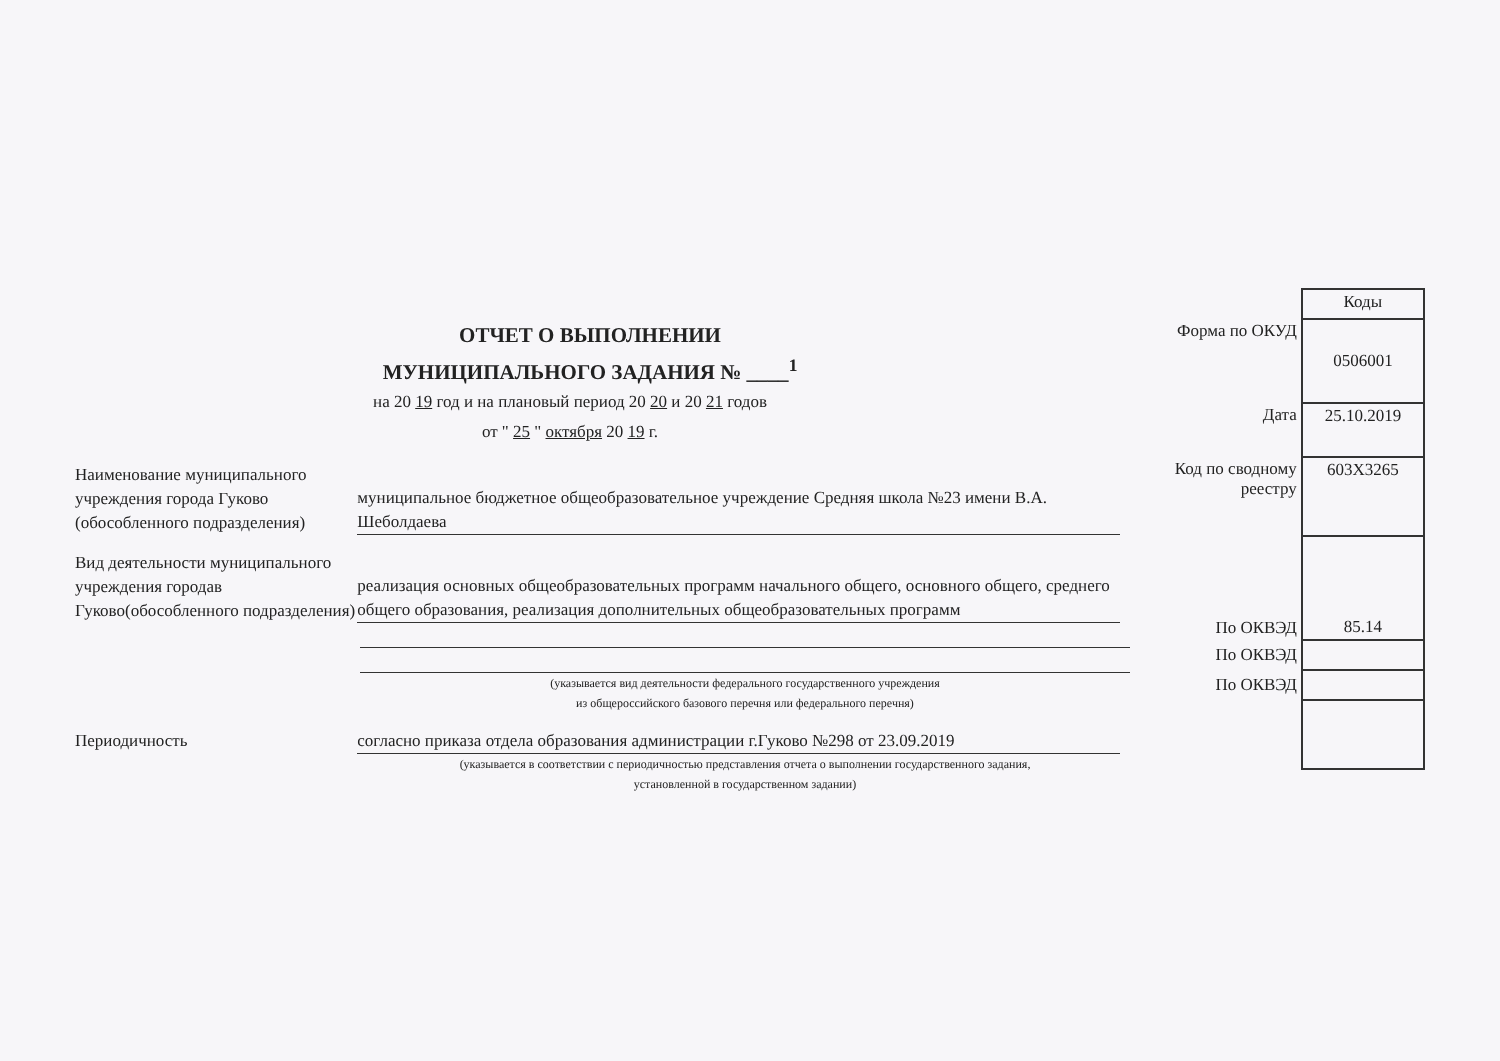ОТЧЕТ О ВЫПОЛНЕНИИ
МУНИЦИПАЛЬНОГО ЗАДАНИЯ № ____<sup>1</sup>
на 20 19 год и на плановый период 20 20 и 20 21 годов
от " 25 " октября 20 19 г.
Наименование муниципального учреждения города Гуково (обособленного подразделения)
муниципальное бюджетное общеобразовательное учреждение Средняя школа №23 имени В.А. Шеболдаева
Вид деятельности муниципального учреждения городав Гуково(обособленного подразделения)
реализация основных общеобразовательных программ начального общего, основного общего, среднего общего образования, реализация дополнительных общеобразовательных программ
(указывается вид деятельности федерального государственного учреждения
из общероссийского базового перечня или федерального перечня)
Периодичность согласно приказа отдела образования администрации г.Гуково №298 от 23.09.2019
(указывается в соответствии с периодичностью представления отчета о выполнении государственного задания,
установленной в государственном задании)
| | Коды |
| Форма по ОКУД | 0506001 |
| Дата | 25.10.2019 |
| Код по сводному реестру | 603Х3265 |
| По ОКВЭД | 85.14 |
| По ОКВЭД | |
| По ОКВЭД | |